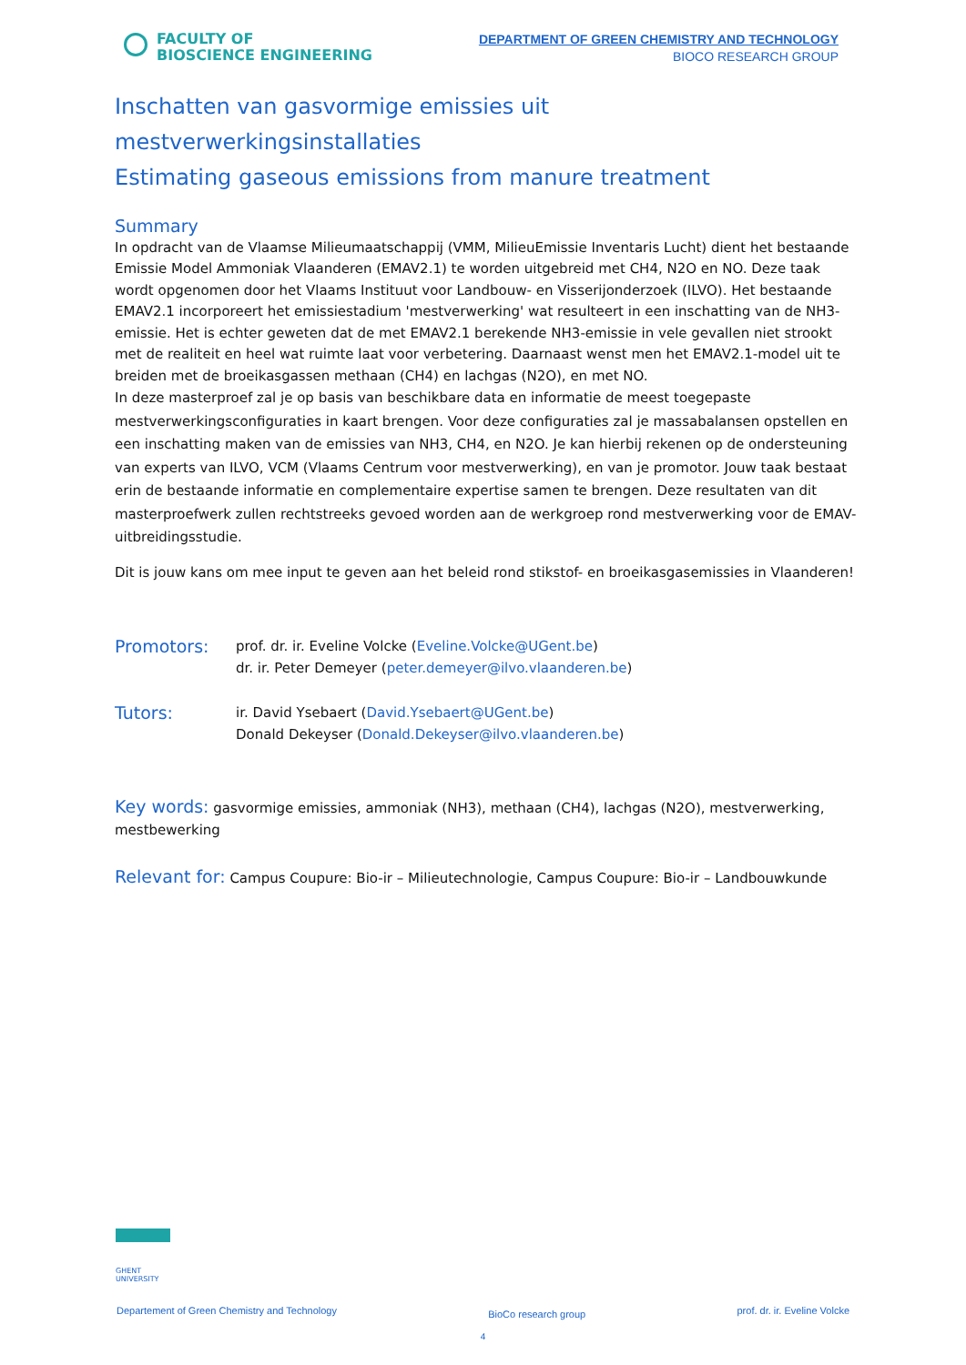FACULTY OF
BIOSCIENCE ENGINEERING
DEPARTMENT OF GREEN CHEMISTRY AND TECHNOLOGY
BIOCO RESEARCH GROUP
Inschatten van gasvormige emissies uit mestverwerkingsinstallaties
Estimating gaseous emissions from manure treatment
Summary
In opdracht van de Vlaamse Milieumaatschappij (VMM, MilieuEmissie Inventaris Lucht) dient het bestaande Emissie Model Ammoniak Vlaanderen (EMAV2.1) te worden uitgebreid met CH4, N2O en NO. Deze taak wordt opgenomen door het Vlaams Instituut voor Landbouw- en Visserijonderzoek (ILVO). Het bestaande EMAV2.1 incorporeert het emissiestadium 'mestverwerking' wat resulteert in een inschatting van de NH3-emissie. Het is echter geweten dat de met EMAV2.1 berekende NH3-emissie in vele gevallen niet strookt met de realiteit en heel wat ruimte laat voor verbetering. Daarnaast wenst men het EMAV2.1-model uit te breiden met de broeikasgassen methaan (CH4) en lachgas (N2O), en met NO.
In deze masterproef zal je op basis van beschikbare data en informatie de meest toegepaste mestverwerkingsconfiguraties in kaart brengen. Voor deze configuraties zal je massabalansen opstellen en een inschatting maken van de emissies van NH3, CH4, en N2O. Je kan hierbij rekenen op de ondersteuning van experts van ILVO, VCM (Vlaams Centrum voor mestverwerking), en van je promotor. Jouw taak bestaat erin de bestaande informatie en complementaire expertise samen te brengen. Deze resultaten van dit masterproefwerk zullen rechtstreeks gevoed worden aan de werkgroep rond mestverwerking voor de EMAV-uitbreidingsstudie.
Dit is jouw kans om mee input te geven aan het beleid rond stikstof- en broeikasgasemissies in Vlaanderen!
Promotors:
prof. dr. ir. Eveline Volcke (Eveline.Volcke@UGent.be)
dr. ir. Peter Demeyer (peter.demeyer@ilvo.vlaanderen.be)
Tutors:
ir. David Ysebaert (David.Ysebaert@UGent.be)
Donald Dekeyser (Donald.Dekeyser@ilvo.vlaanderen.be)
Key words: gasvormige emissies, ammoniak (NH3), methaan (CH4), lachgas (N2O), mestverwerking, mestbewerking
Relevant for: Campus Coupure: Bio-ir – Milieutechnologie, Campus Coupure: Bio-ir – Landbouwkunde
GHENT
UNIVERSITY
Departement of Green Chemistry and Technology BioCo research group prof. dr. ir. Eveline Volcke
4